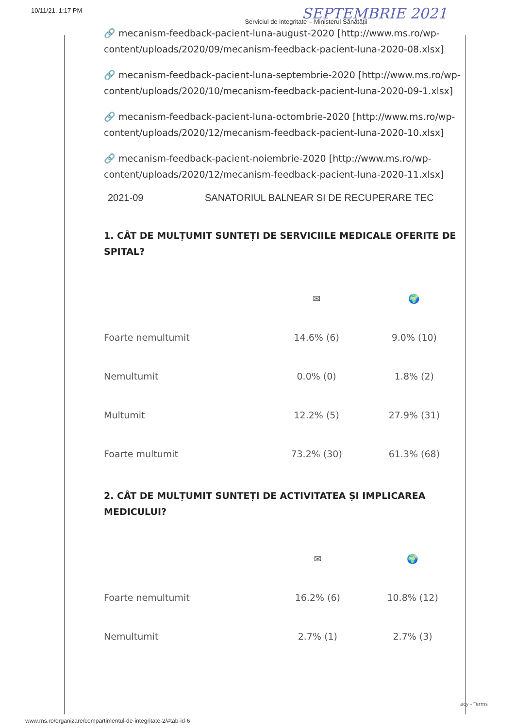10/11/21, 1:17 PM SEPTEMBRIE 2021
Serviciul de integritate – Ministerul Sănătății
🔗 mecanism-feedback-pacient-luna-august-2020 [http://www.ms.ro/wp-content/uploads/2020/09/mecanism-feedback-pacient-luna-2020-08.xlsx]
🔗 mecanism-feedback-pacient-luna-septembrie-2020 [http://www.ms.ro/wp-content/uploads/2020/10/mecanism-feedback-pacient-luna-2020-09-1.xlsx]
🔗 mecanism-feedback-pacient-luna-octombrie-2020 [http://www.ms.ro/wp-content/uploads/2020/12/mecanism-feedback-pacient-luna-2020-10.xlsx]
🔗 mecanism-feedback-pacient-noiembrie-2020 [http://www.ms.ro/wp-content/uploads/2020/12/mecanism-feedback-pacient-luna-2020-11.xlsx]
2021-09 SANATORIUL BALNEAR SI DE RECUPERARE TEC
1. CÂT DE MULȚUMIT SUNTEȚI DE SERVICIILE MEDICALE OFERITE DE SPITAL?
| | ✉ | 🌍 |
| --- | --- | --- |
| Foarte nemultumit | 14.6% (6) | 9.0% (10) |
| Nemultumit | 0.0% (0) | 1.8% (2) |
| Multumit | 12.2% (5) | 27.9% (31) |
| Foarte multumit | 73.2% (30) | 61.3% (68) |
2. CÂT DE MULȚUMIT SUNTEȚI DE ACTIVITATEA ȘI IMPLICAREA MEDICULUI?
| | ✉ | 🌍 |
| --- | --- | --- |
| Foarte nemultumit | 16.2% (6) | 10.8% (12) |
| Nemultumit | 2.7% (1) | 2.7% (3) |
acy - Terms
www.ms.ro/organizare/compartimentul-de-integritate-2/#tab-id-6